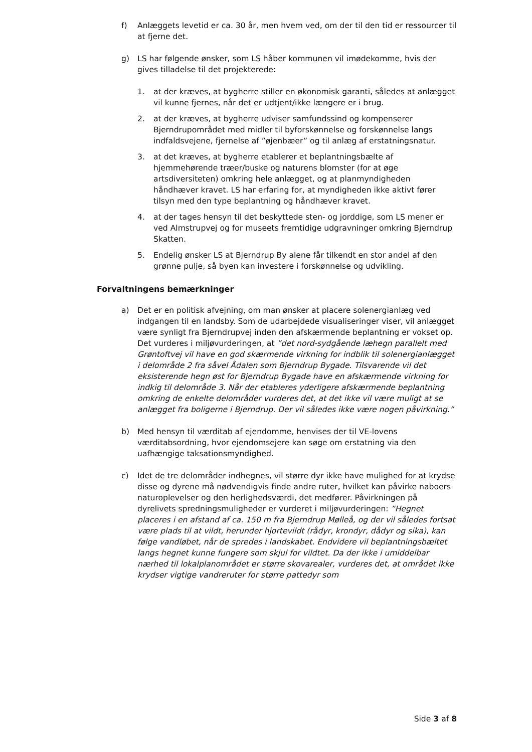f) Anlæggets levetid er ca. 30 år, men hvem ved, om der til den tid er ressourcer til at fjerne det.
g) LS har følgende ønsker, som LS håber kommunen vil imødekomme, hvis der gives tilladelse til det projekterede:
1. at der kræves, at bygherre stiller en økonomisk garanti, således at anlægget vil kunne fjernes, når det er udtjent/ikke længere er i brug.
2. at der kræves, at bygherre udviser samfundssind og kompenserer Bjerndrupområdet med midler til byforskønnelse og forskønnelse langs indfaldsvejene, fjernelse af ”øjenbæer” og til anlæg af erstatningsnatur.
3. at det kræves, at bygherre etablerer et beplantningsbælte af hjemmehørende træer/buske og naturens blomster (for at øge artsdiversiteten) omkring hele anlægget, og at planmyndigheden håndhæver kravet. LS har erfaring for, at myndigheden ikke aktivt fører tilsyn med den type beplantning og håndhæver kravet.
4. at der tages hensyn til det beskyttede sten- og jorddige, som LS mener er ved Almstrupvej og for museets fremtidige udgravninger omkring Bjerndrup Skatten.
5. Endelig ønsker LS at Bjerndrup By alene får tilkendt en stor andel af den grønne pulje, så byen kan investere i forskønnelse og udvikling.
Forvaltningens bemærkninger
a) Det er en politisk afvejning, om man ønsker at placere solenergianlæg ved indgangen til en landsby. Som de udarbejdede visualiseringer viser, vil anlægget være synligt fra Bjerndrupvej inden den afskærmende beplantning er vokset op. Det vurderes i miljøvurderingen, at ”det nord-sydgående læhegn parallelt med Grøntoftvej vil have en god skærmende virkning for indblik til solenergianlægget i delområde 2 fra såvel Ådalen som Bjerndrup Bygade. Tilsvarende vil det eksisterende hegn øst for Bjerndrup Bygade have en afskærmende virkning for indkig til delområde 3. Når der etableres yderligere afskærmende beplantning omkring de enkelte delområder vurderes det, at det ikke vil være muligt at se anlægget fra boligerne i Bjerndrup. Der vil således ikke være nogen påvirkning.”
b) Med hensyn til værditab af ejendomme, henvises der til VE-lovens værditabsordning, hvor ejendomsejere kan søge om erstatning via den uafhængige taksationsmyndighed.
c) Idet de tre delområder indhegnes, vil større dyr ikke have mulighed for at krydse disse og dyrene må nødvendigvis finde andre ruter, hvilket kan påvirke naboers naturoplevelser og den herlighedsværdi, det medfører. Påvirkningen på dyrelivets spredningsmuligheder er vurderet i miljøvurderingen: ”Hegnet placeres i en afstand af ca. 150 m fra Bjerndrup Mølleå, og der vil således fortsat være plads til at vildt, herunder hjortevildt (rådyr, krondyr, dådyr og sika), kan følge vandløbet, når de spredes i landskabet. Endvidere vil beplantningsbæltet langs hegnet kunne fungere som skjul for vildtet. Da der ikke i umiddelbar nærhed til lokalplanområdet er større skovarealer, vurderes det, at området ikke krydser vigtige vandreruter for større pattedyr som
Side 3 af 8